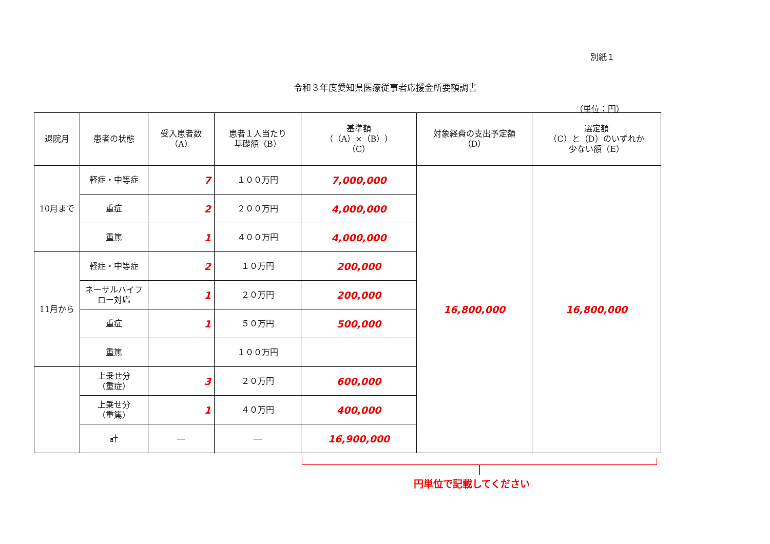別紙１
令和３年度愛知県医療従事者応援金所要額調書
（単位：円）
| 退院月 | 患者の状態 | 受入患者数 （A） | 患者１人当たり 基礎額（B） | 基準額 （（A）×（B）） （C） | 対象経費の支出予定額 （D） | 選定額 （C）と（D）のいずれか 少ない額（E） |
| --- | --- | --- | --- | --- | --- | --- |
| 10月まで | 軽症・中等症 | 7 | １００万円 | 7,000,000 | 16,800,000 | 16,800,000 |
| | 重症 | 2 | ２００万円 | 4,000,000 | | |
| | 重篤 | 1 | ４００万円 | 4,000,000 | | |
| 11月から | 軽症・中等症 | 2 | １０万円 | 200,000 | | |
| | ネーザルハイフ ロー対応 | 1 | ２０万円 | 200,000 | | |
| | 重症 | 1 | ５０万円 | 500,000 | | |
| | 重篤 | | １００万円 | | | |
| | 上乗せ分 （重症） | 3 | ２０万円 | 600,000 | | |
| | 上乗せ分 （重篤） | 1 | ４０万円 | 400,000 | | |
| | 計 | ― | ― | 16,900,000 | | |
円単位で記載してください